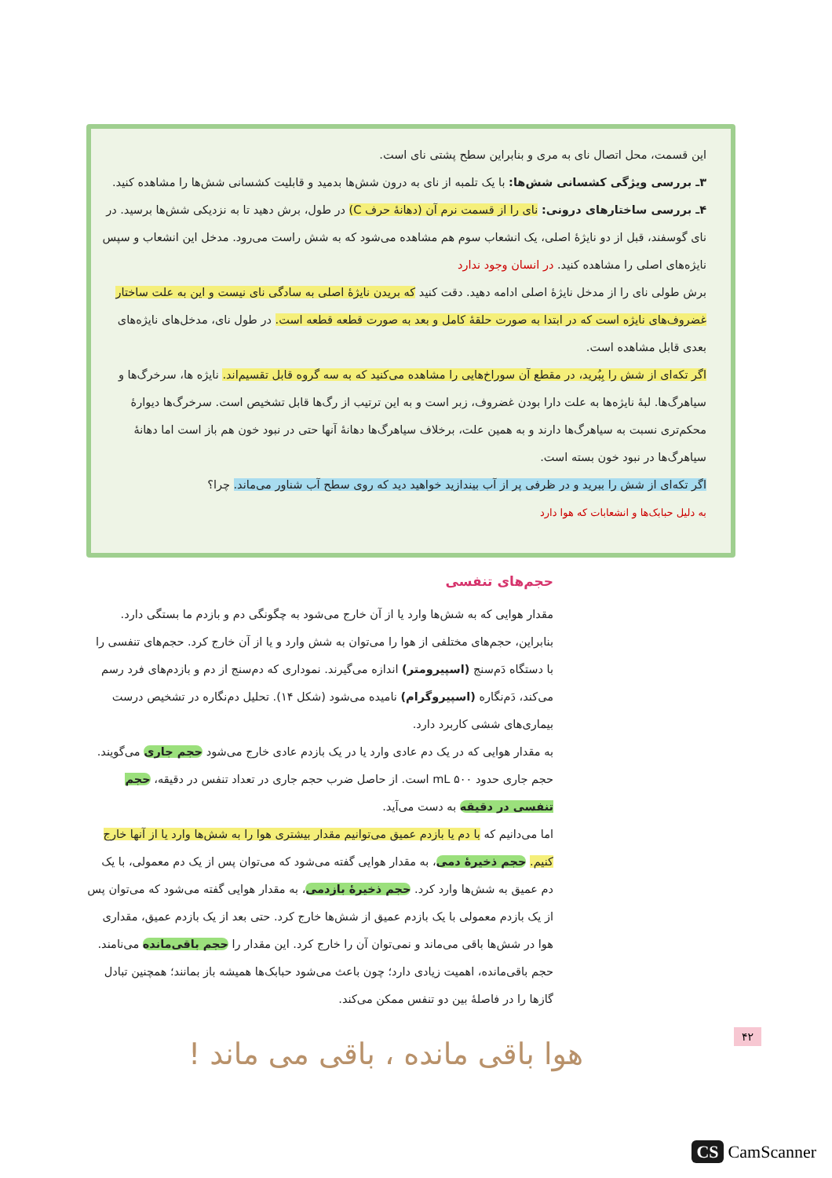این قسمت، محل اتصال نای به مری و بنابراین سطح پشتی نای است.
۳ـ بررسی ویژگی کشسانی شش‌ها: با یک تلمبه از نای به درون شش‌ها بدمید و قابلیت کشسانی شش‌ها را مشاهده کنید.
۴ـ بررسی ساختارهای درونی: نای را از قسمت نرم آن (دهانهٔ حرف C) در طول، برش دهید تا به نزدیکی شش‌ها برسید. در نای گوسفند، قبل از دو نایژهٔ اصلی، یک انشعاب سوم هم مشاهده می‌شود که به شش راست می‌رود. مدخل این انشعاب و سپس نایژه‌های اصلی را مشاهده کنید. در انسان وجود ندارد
برش طولی نای را از مدخل نایژهٔ اصلی ادامه دهید. دقت کنید که بریدن نایژهٔ اصلی به سادگی نای نیست و این به علت ساختار غضروف‌های نایژه است که در ابتدا به صورت حلقهٔ کامل و بعد به صورت قطعه قطعه است. در طول نای، مدخل‌های نایژه‌های بعدی قابل مشاهده است.
اگر تکه‌ای از شش را بِبُرید، در مقطع آن سوراخ‌هایی را مشاهده می‌کنید که به سه گروه قابل تقسیم‌اند. نایژه ها، سرخرگ‌ها و سیاهرگ‌ها. لبهٔ نایژه‌ها به علت دارا بودن غضروف، زبر است و به این ترتیب از رگ‌ها قابل تشخیص است. سرخرگ‌ها دیوارهٔ محکم‌تری نسبت به سیاهرگ‌ها دارند و به همین علت، برخلاف سیاهرگ‌ها دهانهٔ آنها حتی در نبود خون هم باز است اما دهانهٔ سیاهرگ‌ها در نبود خون بسته است.
اگر تکه‌ای از شش را ببرید و در ظرفی پر از آب بیندازید خواهید دید که روی سطح آب شناور می‌ماند. چرا؟
به دلیل حبابک‌ها و انشعابات که هوا دارد
حجم‌های تنفسی
مقدار هوایی که به شش‌ها وارد یا از آن خارج می‌شود به چگونگی دم و بازدم ما بستگی دارد. بنابراین، حجم‌های مختلفی از هوا را می‌توان به شش وارد و یا از آن خارج کرد. حجم‌های تنفسی را با دستگاه دَم‌سنج (اسپیرومتر) اندازه می‌گیرند. نموداری که دم‌سنج از دم و بازدم‌های فرد رسم می‌کند، دَم‌نگاره (اسپیروگرام) نامیده می‌شود (شکل ۱۴). تحلیل دم‌نگاره در تشخیص درست بیماری‌های ششی کاربرد دارد.
به مقدار هوایی که در یک دم عادی وارد یا در یک بازدم عادی خارج می‌شود حجم جاری می‌گویند. حجم جاری حدود ۵۰۰ mL است. از حاصل ضرب حجم جاری در تعداد تنفس در دقیقه، حجم تنفسی در دقیقه به دست می‌آید.
اما می‌دانیم که با دم یا بازدم عمیق می‌توانیم مقدار بیشتری هوا را به شش‌ها وارد یا از آنها خارج کنیم. حجم ذخیرهٔ دمی، به مقدار هوایی گفته می‌شود که می‌توان پس از یک دم معمولی، با یک دم عمیق به شش‌ها وارد کرد. حجم ذخیرهٔ بازدمی، به مقدار هوایی گفته می‌شود که می‌توان پس از یک بازدم معمولی با یک بازدم عمیق از شش‌ها خارج کرد. حتی بعد از یک بازدم عمیق، مقداری هوا در شش‌ها باقی می‌ماند و نمی‌توان آن را خارج کرد. این مقدار را حجم باقی‌مانده می‌نامند. حجم باقی‌مانده، اهمیت زیادی دارد؛ چون باعث می‌شود حبابک‌ها همیشه باز بمانند؛ همچنین تبادل گازها را در فاصلهٔ بین دو تنفس ممکن می‌کند.
۴۲
هوا باقی مانده ، باقی می ماند !
CS CamScanner